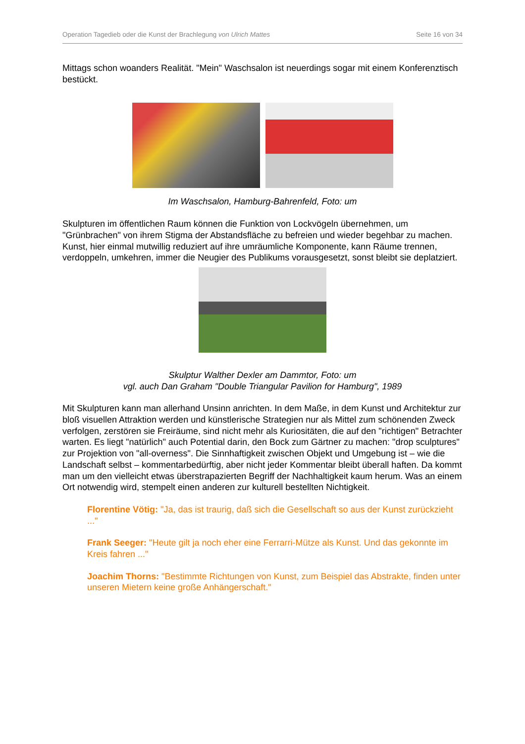Operation Tagedieb oder die Kunst der Brachlegung von Ulrich Mattes Seite 16 von 34
Mittags schon woanders Realität. "Mein" Waschsalon ist neuerdings sogar mit einem Konferenztisch bestückt.
Im Waschsalon, Hamburg-Bahrenfeld, Foto: um
Skulpturen im öffentlichen Raum können die Funktion von Lockvögeln übernehmen, um "Grünbrachen" von ihrem Stigma der Abstandsfläche zu befreien und wieder begehbar zu machen. Kunst, hier einmal mutwillig reduziert auf ihre umräumliche Komponente, kann Räume trennen, verdoppeln, umkehren, immer die Neugier des Publikums vorausgesetzt, sonst bleibt sie deplatziert.
Skulptur Walther Dexler am Dammtor, Foto: um
vgl. auch Dan Graham "Double Triangular Pavilion for Hamburg", 1989
Mit Skulpturen kann man allerhand Unsinn anrichten. In dem Maße, in dem Kunst und Architektur zur bloß visuellen Attraktion werden und künstlerische Strategien nur als Mittel zum schönenden Zweck verfolgen, zerstören sie Freiräume, sind nicht mehr als Kuriositäten, die auf den "richtigen" Betrachter warten. Es liegt "natürlich" auch Potential darin, den Bock zum Gärtner zu machen: "drop sculptures" zur Projektion von "all-overness". Die Sinnhaftigkeit zwischen Objekt und Umgebung ist – wie die Landschaft selbst – kommentarbedürftig, aber nicht jeder Kommentar bleibt überall haften. Da kommt man um den vielleicht etwas überstrapazierten Begriff der Nachhaltigkeit kaum herum. Was an einem Ort notwendig wird, stempelt einen anderen zur kulturell bestellten Nichtigkeit.
Florentine Vötig: "Ja, das ist traurig, daß sich die Gesellschaft so aus der Kunst zurückzieht ..."
Frank Seeger: "Heute gilt ja noch eher eine Ferrarri-Mütze als Kunst. Und das gekonnte im Kreis fahren ..."
Joachim Thorns: "Bestimmte Richtungen von Kunst, zum Beispiel das Abstrakte, finden unter unseren Mietern keine große Anhängerschaft."